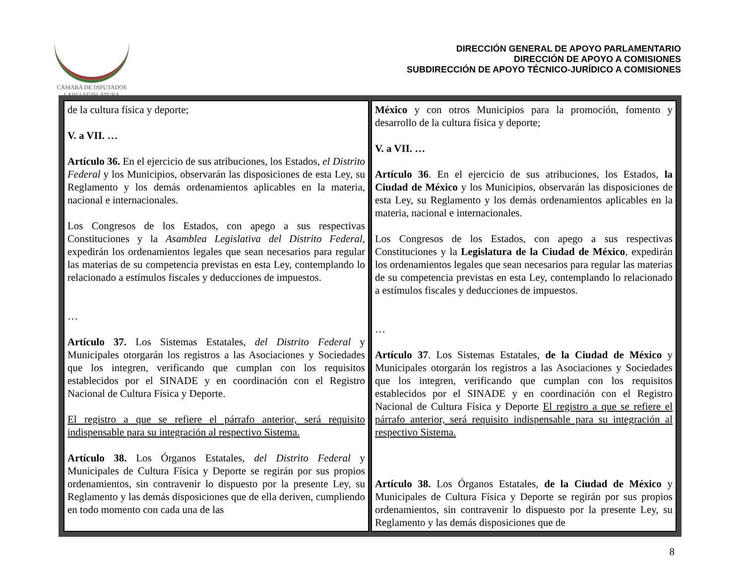CÁMARA DE DIPUTADOS
LXIII LEGISLATURA
DIRECCIÓN GENERAL DE APOYO PARLAMENTARIO
DIRECCIÓN DE APOYO A COMISIONES
SUBDIRECCIÓN DE APOYO TÉCNICO-JURÍDICO A COMISIONES
| de la cultura física y deporte; V. a VII. … Artículo 36. En el ejercicio de sus atribuciones, los Estados, el Distrito Federal y los Municipios, observarán las disposiciones de esta Ley, su Reglamento y los demás ordenamientos aplicables en la materia, nacional e internacionales. Los Congresos de los Estados, con apego a sus respectivas Constituciones y la Asamblea Legislativa del Distrito Federal , expedirán los ordenamientos legales que sean necesarios para regular las materias de su competencia previstas en esta Ley, contemplando lo relacionado a estímulos fiscales y deducciones de impuestos. … Artículo 37. Los Sistemas Estatales, del Distrito Federal y Municipales otorgarán los registros a las Asociaciones y Sociedades que los integren, verificando que cumplan con los requisitos establecidos por el SINADE y en coordinación con el Registro Nacional de Cultura Física y Deporte. El registro a que se refiere el párrafo anterior, será requisito indispensable para su integración al respectivo Sistema. Artículo 38. Los Órganos Estatales, del Distrito Federal y Municipales de Cultura Física y Deporte se regirán por sus propios ordenamientos, sin contravenir lo dispuesto por la presente Ley, su Reglamento y las demás disposiciones que de ella deriven, cumpliendo en todo momento con cada una de las | México y con otros Municipios para la promoción, fomento y desarrollo de la cultura física y deporte; V. a VII. … Artículo 36 . En el ejercicio de sus atribuciones, los Estados, la Ciudad de México y los Municipios, observarán las disposiciones de esta Ley, su Reglamento y los demás ordenamientos aplicables en la materia, nacional e internacionales. Los Congresos de los Estados, con apego a sus respectivas Constituciones y la Legislatura de la Ciudad de México , expedirán los ordenamientos legales que sean necesarios para regular las materias de su competencia previstas en esta Ley, contemplando lo relacionado a estímulos fiscales y deducciones de impuestos. … Artículo 37 . Los Sistemas Estatales, de la Ciudad de México y Municipales otorgarán los registros a las Asociaciones y Sociedades que los integren, verificando que cumplan con los requisitos establecidos por el SINADE y en coordinación con el Registro Nacional de Cultura Física y Deporte El registro a que se refiere el párrafo anterior, será requisito indispensable para su integración al respectivo Sistema. Artículo 38. Los Órganos Estatales, de la Ciudad de México y Municipales de Cultura Física y Deporte se regirán por sus propios ordenamientos, sin contravenir lo dispuesto por la presente Ley, su Reglamento y las demás disposiciones que de |
8